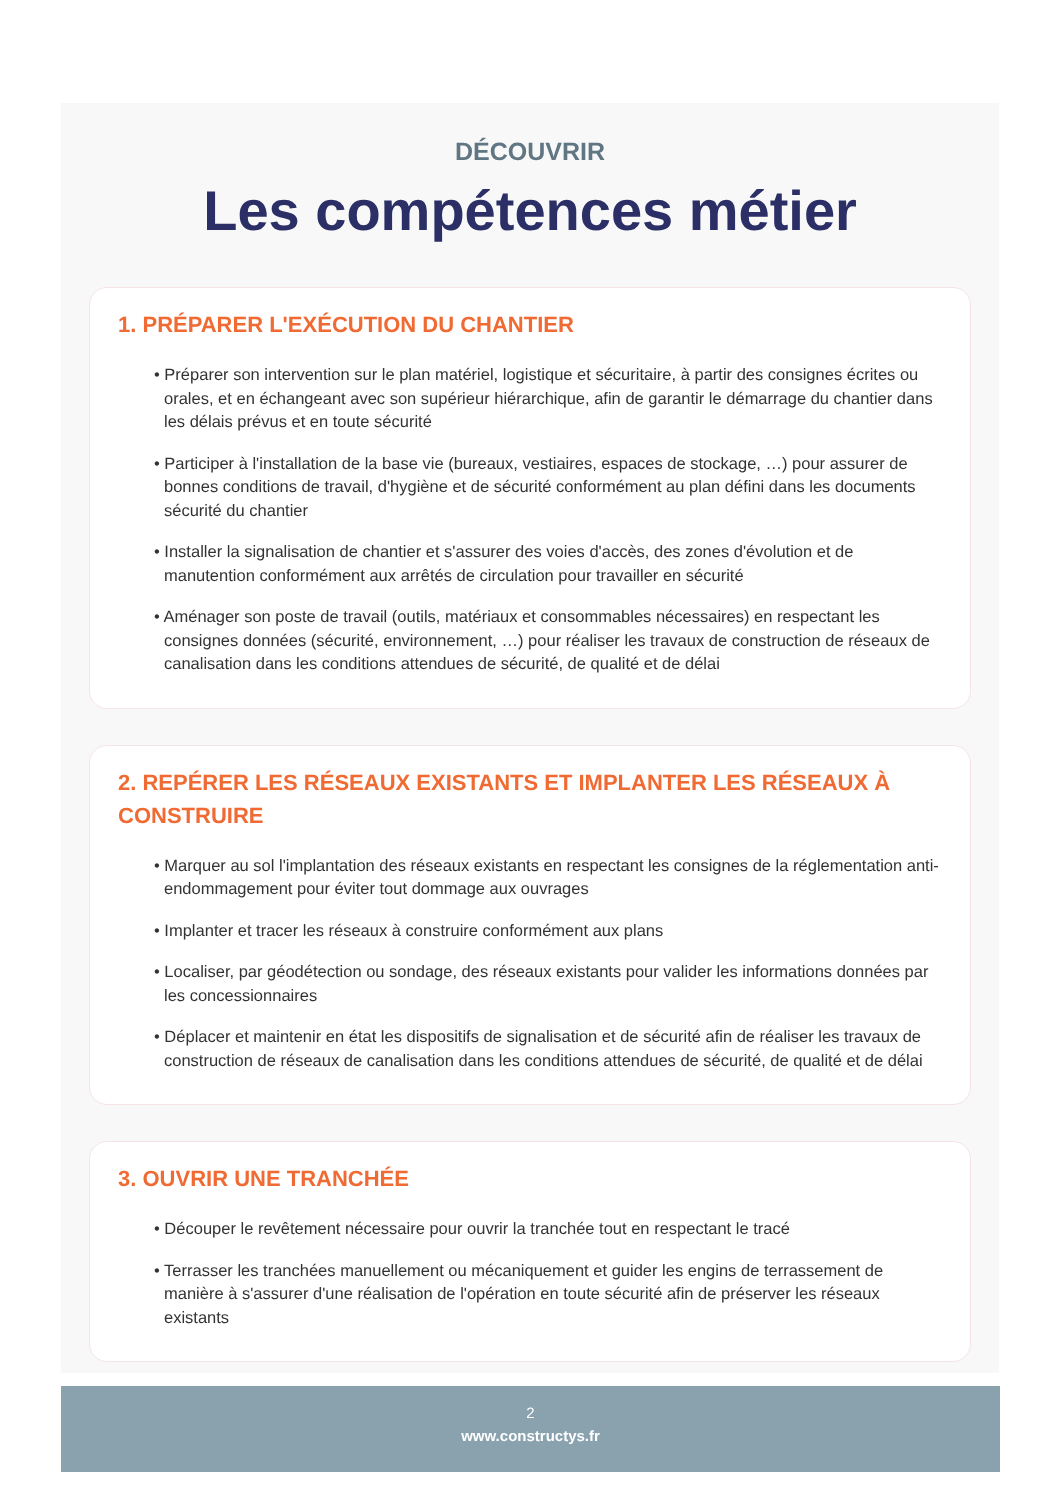DÉCOUVRIR
Les compétences métier
1. PRÉPARER L'EXÉCUTION DU CHANTIER
• Préparer son intervention sur le plan matériel, logistique et sécuritaire, à partir des consignes écrites ou orales, et en échangeant avec son supérieur hiérarchique, afin de garantir le démarrage du chantier dans les délais prévus et en toute sécurité
• Participer à l'installation de la base vie (bureaux, vestiaires, espaces de stockage, …) pour assurer de bonnes conditions de travail, d'hygiène et de sécurité conformément au plan défini dans les documents sécurité du chantier
• Installer la signalisation de chantier et s'assurer des voies d'accès, des zones d'évolution et de manutention conformément aux arrêtés de circulation pour travailler en sécurité
• Aménager son poste de travail (outils, matériaux et consommables nécessaires) en respectant les consignes données (sécurité, environnement, …) pour réaliser les travaux de construction de réseaux de canalisation dans les conditions attendues de sécurité, de qualité et de délai
2. REPÉRER LES RÉSEAUX EXISTANTS ET IMPLANTER LES RÉSEAUX À CONSTRUIRE
• Marquer au sol l'implantation des réseaux existants en respectant les consignes de la réglementation anti-endommagement pour éviter tout dommage aux ouvrages
• Implanter et tracer les réseaux à construire conformément aux plans
• Localiser, par géodétection ou sondage, des réseaux existants pour valider les informations données par les concessionnaires
• Déplacer et maintenir en état les dispositifs de signalisation et de sécurité afin de réaliser les travaux de construction de réseaux de canalisation dans les conditions attendues de sécurité, de qualité et de délai
3. OUVRIR UNE TRANCHÉE
• Découper le revêtement nécessaire pour ouvrir la tranchée tout en respectant le tracé
• Terrasser les tranchées manuellement ou mécaniquement et guider les engins de terrassement de manière à s'assurer d'une réalisation de l'opération en toute sécurité afin de préserver les réseaux existants
2
www.constructys.fr